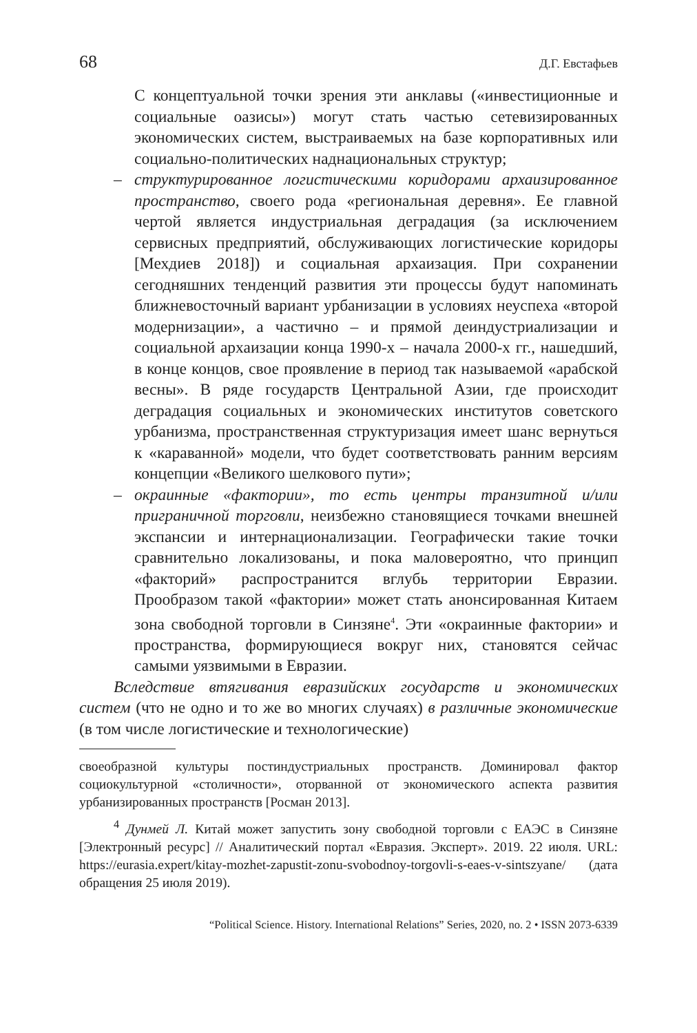68 Д.Г. Евстафьев
С концептуальной точки зрения эти анклавы («инвестиционные и социальные оазисы») могут стать частью сетевизированных экономических систем, выстраиваемых на базе корпоративных или социально-политических наднациональных структур;
– структурированное логистическими коридорами архаизированное пространство, своего рода «региональная деревня». Ее главной чертой является индустриальная деградация (за исключением сервисных предприятий, обслуживающих логистические коридоры [Мехдиев 2018]) и социальная архаизация. При сохранении сегодняшних тенденций развития эти процессы будут напоминать ближневосточный вариант урбанизации в условиях неуспеха «второй модернизации», а частично – и прямой деиндустриализации и социальной архаизации конца 1990-х – начала 2000-х гг., нашедший, в конце концов, свое проявление в период так называемой «арабской весны». В ряде государств Центральной Азии, где происходит деградация социальных и экономических институтов советского урбанизма, пространственная структуризация имеет шанс вернуться к «караванной» модели, что будет соответствовать ранним версиям концепции «Великого шелкового пути»;
– окраинные «фактории», то есть центры транзитной и/или приграничной торговли, неизбежно становящиеся точками внешней экспансии и интернационализации. Географически такие точки сравнительно локализованы, и пока маловероятно, что принцип «факторий» распространится вглубь территории Евразии. Прообразом такой «фактории» может стать анонсированная Китаем зона свободной торговли в Синзяне<sup>4</sup>. Эти «окраинные фактории» и пространства, формирующиеся вокруг них, становятся сейчас самыми уязвимыми в Евразии.
Вследствие втягивания евразийских государств и экономических систем (что не одно и то же во многих случаях) в различные экономические (в том числе логистические и технологические)
своеобразной культуры постиндустриальных пространств. Доминировал фактор социокультурной «столичности», оторванной от экономического аспекта развития урбанизированных пространств [Росман 2013].
<sup>4</sup> Дунмей Л. Китай может запустить зону свободной торговли с ЕАЭС в Синзяне [Электронный ресурс] // Аналитический портал «Евразия. Эксперт». 2019. 22 июля. URL: https://eurasia.expert/kitay-mozhet-zapustit-zonu-svobodnoy-torgovli-s-eaes-v-sintszyane/ (дата обращения 25 июля 2019).
“Political Science. History. International Relations” Series, 2020, no. 2 • ISSN 2073-6339